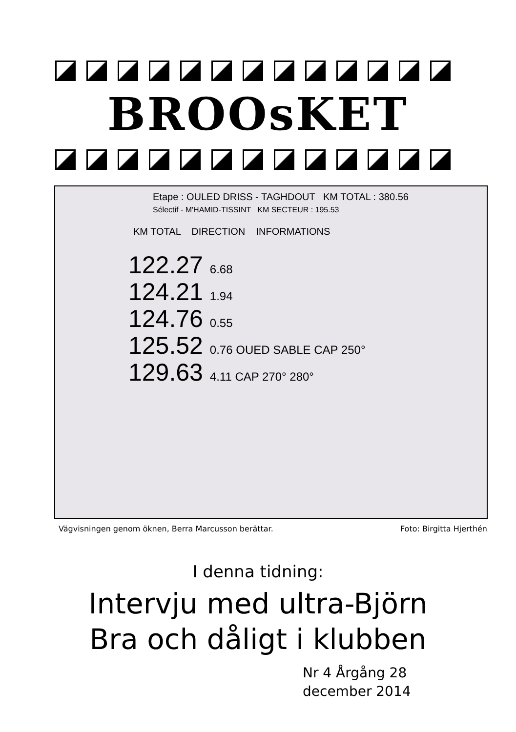BROOsKET
Etape : OULED DRISS - TAGHDOUT KM TOTAL : 380.56
Sélectif - M'HAMID-TISSINT KM SECTEUR : 195.53
KM TOTAL DIRECTION INFORMATIONS
122.27 6.68
124.21 1.94
124.76 0.55
125.52 0.76 OUED SABLE CAP 250°
129.63 4.11 CAP 270° 280°
Vägvisningen genom öknen, Berra Marcusson berättar. Foto: Birgitta Hjerthén
I denna tidning:
Intervju med ultra-Björn
Bra och dåligt i klubben
Nr 4 Årgång 28
december 2014